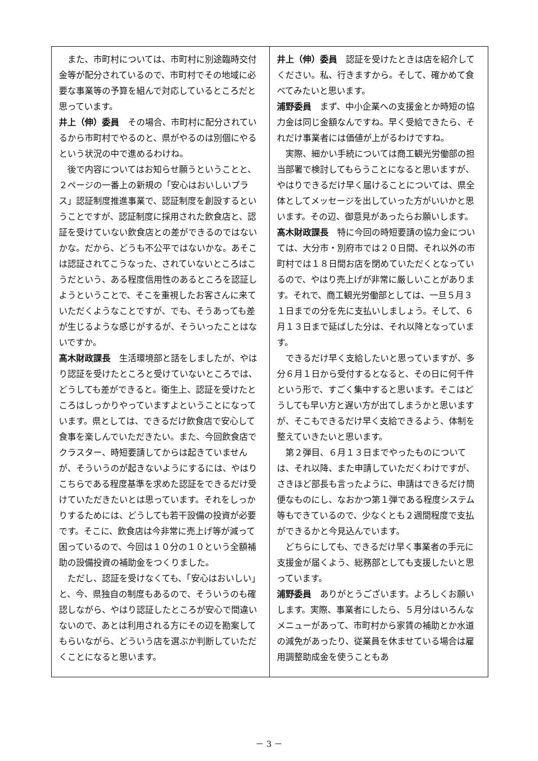また、市町村については、市町村に別途臨時交付金等が配分されているので、市町村でその地域に必要な事業等の予算を組んで対応しているところだと思っています。
井上（伸）委員　その場合、市町村に配分されているから市町村でやるのと、県がやるのは別個にやるという状況の中で進めるわけね。
後で内容についてはお知らせ願うということと、２ページの一番上の新規の「安心はおいしいプラス」認証制度推進事業で、認証制度を創設するということですが、認証制度に採用された飲食店と、認証を受けていない飲食店との差ができるのではないかな。だから、どうも不公平ではないかな。あそこは認証されてこうなった、されていないところはこうだという、ある程度信用性のあるところを認証しようということで、そこを重視したお客さんに来ていただくようなことですが、でも、そうあっても差が生じるような感じがするが、そういったことはないですか。
髙木財政課長　生活環境部と話をしましたが、やはり認証を受けたところと受けていないところでは、どうしても差ができると。衛生上、認証を受けたところはしっかりやっていますよということになっています。県としては、できるだけ飲食店で安心して食事を楽しんでいただきたい。また、今回飲食店でクラスター、時短要請してからは起きていませんが、そういうのが起きないようにするには、やはりこちらである程度基準を求めた認証をできるだけ受けていただきたいとは思っています。それをしっかりするためには、どうしても若干設備の投資が必要です。そこに、飲食店は今非常に売上げ等が減って困っているので、今回は１０分の１０という全額補助の設備投資の補助金をつくりました。
ただし、認証を受けなくても、「安心はおいしい」と、今、県独自の制度もあるので、そういうのも確認しながら、やはり認証したところが安心で間違いないので、あとは利用される方にその辺を勘案してもらいながら、どういう店を選ぶか判断していただくことになると思います。
井上（伸）委員　認証を受けたときは店を紹介してください。私、行きますから。そして、確かめて食べてみたいと思います。
浦野委員　まず、中小企業への支援金とか時短の協力金は同じ金額なんですね。早く受給できたら、それだけ事業者には価値が上がるわけですね。
実際、細かい手続については商工観光労働部の担当部署で検討してもらうことになると思いますが、やはりできるだけ早く届けることについては、県全体としてメッセージを出していった方がいいかと思います。その辺、御意見があったらお願いします。
髙木財政課長　特に今回の時短要請の協力金については、大分市・別府市では２０日間、それ以外の市町村では１８日間お店を閉めていただくとなっているので、やはり売上げが非常に厳しいことがあります。それで、商工観光労働部としては、一旦５月３１日までの分を先に支払いしましょう。そして、６月１３日まで延ばした分は、それ以降となっています。
できるだけ早く支給したいと思っていますが、多分６月１日から受付するとなると、その日に何千件という形で、すごく集中すると思います。そこはどうしても早い方と遅い方が出てしまうかと思いますが、そこもできるだけ早く支給できるよう、体制を整えていきたいと思います。
第２弾目、６月１３日までやったものについては、それ以降、また申請していただくわけですが、さきほど部長も言ったように、申請はできるだけ簡便なものにし、なおかつ第１弾である程度システム等もできているので、少なくとも２週間程度で支払ができるかと今見込んでいます。
どちらにしても、できるだけ早く事業者の手元に支援金が届くよう、総務部としても支援したいと思っています。
浦野委員　ありがとうございます。よろしくお願いします。実際、事業者にしたら、５月分はいろんなメニューがあって、市町村から家賃の補助とか水道の減免があったり、従業員を休ませている場合は雇用調整助成金を使うこともあ
－ 3 －